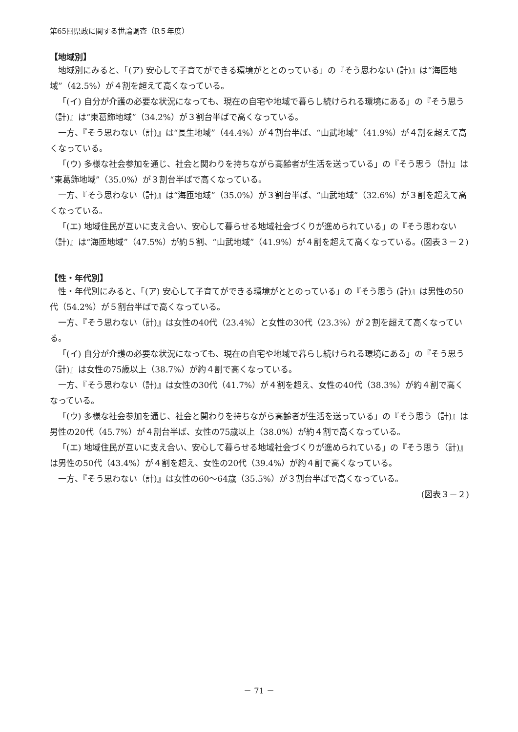第65回県政に関する世論調査（R５年度）
【地域別】
地域別にみると、「(ア) 安心して子育てができる環境がととのっている」の『そう思わない (計)』は“海匝地域”（42.5%）が４割を超えて高くなっている。
「(イ) 自分が介護の必要な状況になっても、現在の自宅や地域で暮らし続けられる環境にある」の『そう思う（計)』は“東葛飾地域”（34.2%）が３割台半ばで高くなっている。
一方、『そう思わない（計)』は“長生地域”（44.4%）が４割台半ば、“山武地域”（41.9%）が４割を超えて高くなっている。
「(ウ) 多様な社会参加を通じ、社会と関わりを持ちながら高齢者が生活を送っている」の『そう思う（計)』は“東葛飾地域”（35.0%）が３割台半ばで高くなっている。
一方、『そう思わない（計)』は“海匝地域”（35.0%）が３割台半ば、“山武地域”（32.6%）が３割を超えて高くなっている。
「(エ) 地域住民が互いに支え合い、安心して暮らせる地域社会づくりが進められている」の『そう思わない（計)』は“海匝地域”（47.5%）が約５割、“山武地域”（41.9%）が４割を超えて高くなっている。(図表３－２)
【性・年代別】
性・年代別にみると、「(ア) 安心して子育てができる環境がととのっている」の『そう思う (計)』は男性の50代（54.2%）が５割台半ばで高くなっている。
一方、『そう思わない（計)』は女性の40代（23.4%）と女性の30代（23.3%）が２割を超えて高くなっている。
「(イ) 自分が介護の必要な状況になっても、現在の自宅や地域で暮らし続けられる環境にある」の『そう思う（計)』は女性の75歳以上（38.7%）が約４割で高くなっている。
一方、『そう思わない（計)』は女性の30代（41.7%）が４割を超え、女性の40代（38.3%）が約４割で高くなっている。
「(ウ) 多様な社会参加を通じ、社会と関わりを持ちながら高齢者が生活を送っている」の『そう思う（計)』は男性の20代（45.7%）が４割台半ば、女性の75歳以上（38.0%）が約４割で高くなっている。
「(エ) 地域住民が互いに支え合い、安心して暮らせる地域社会づくりが進められている」の『そう思う（計)』は男性の50代（43.4%）が４割を超え、女性の20代（39.4%）が約４割で高くなっている。
一方、『そう思わない（計)』は女性の60～64歳（35.5%）が３割台半ばで高くなっている。
(図表３－２)
－ 71 －